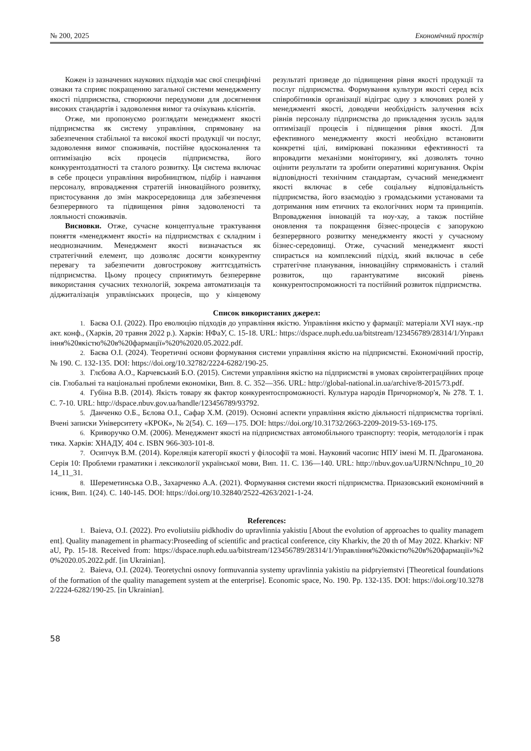№ 200, 2025 Економічний простір
Кожен із зазначених наукових підходів має свої специфічні ознаки та сприяє покращенню загальної системи менеджменту якості підприємства, створюючи передумови для досягнення високих стандартів і задоволення вимог та очікувань клієнтів.
Отже, ми пропонуємо розглядати менеджмент якості підприємства як систему управління, спрямовану на забезпечення стабільної та високої якості продукції чи послуг, задоволення вимог споживачів, постійне вдосконалення та оптимізацію всіх процесів підприємства, його конкурентоздатності та сталого розвитку. Ця система включає в себе процеси управління виробництвом, підбір і навчання персоналу, впровадження стратегій інноваційного розвитку, пристосування до змін макросередовища для забезпечення безперервного та підвищення рівня задоволеності та лояльності споживачів.
Висновки. Отже, сучасне концептуальне трактування поняття «менеджмент якості» на підприємствах є складним і неоднозначним. Менеджмент якості визначається як стратегічний елемент, що дозволяє досягти конкурентну перевагу та забезпечити довгострокову життєздатність підприємства. Цьому процесу сприятимуть безперервне використання сучасних технологій, зокрема автоматизація та діджиталізація управлінських процесів, що у кінцевому результаті призведе до підвищення рівня якості продукції та послуг підприємства. Формування культури якості серед всіх співробітників організації відіграє одну з ключових ролей у менеджменті якості, доводячи необхідність залучення всіх рівнів персоналу підприємства до прикладення зусиль задля оптимізації процесів і підвищення рівня якості. Для ефективного менеджменту якості необхідно встановити конкретні цілі, вимірювані показники ефективності та впровадити механізми моніторингу, які дозволять точно оцінити результати та зробити оперативні коригування. Окрім відповідності технічним стандартам, сучасний менеджмент якості включає в себе соціальну відповідальність підприємства, його взаємодію з громадськими установами та дотримання ним етичних та екологічних норм та принципів. Впровадження інновацій та ноу-хау, а також постійне оновлення та покращення бізнес-процесів є запорукою безперервного розвитку менеджменту якості у сучасному бізнес-середовищі. Отже, сучасний менеджмент якості спирається на комплексний підхід, який включає в себе стратегічне планування, інноваційну спрямованість і сталий розвиток, що гарантуватиме високий рівень конкурентоспроможності та постійний розвиток підприємства.
Список використаних джерел:
1. Баєва О.І. (2022). Про еволюцію підходів до управління якістю. Управління якістю у фармації: матеріали XVI наук.-практ. конф., (Харків, 20 травня 2022 р.). Харків: НФаУ, С. 15-18. URL: https://dspace.nuph.edu.ua/bitstream/123456789/28314/1/Управління%20якістю%20в%20фармації»%20%2020.05.2022.pdf.
2. Баєва О.І. (2024). Теоретичні основи формування системи управління якістю на підприємстві. Економічний простір, № 190. С. 132-135. DOI: https://doi.org/10.32782/2224-6282/190-25.
3. Глєбова А.О., Карчевський Б.О. (2015). Системи управління якістю на підприємстві в умовах євроінтеграційних процесів. Глобальні та національні проблеми економіки, Вип. 8. С. 352—356. URL: http://global-national.in.ua/archive/8-2015/73.pdf.
4. Губіна В.В. (2014). Якість товару як фактор конкурентоспроможності. Культура народів Причорномор'я, № 278. Т. 1. С. 7-10. URL: http://dspace.nbuv.gov.ua/handle/123456789/93792.
5. Данченко О.Б., Бєлова О.І., Сафар Х.М. (2019). Основні аспекти управління якістю діяльності підприємства торгівлі. Вчені записки Університету «КРОК», № 2(54). С. 169—175. DOI: https://doi.org/10.31732/2663-2209-2019-53-169-175.
6. Криворучко О.М. (2006). Менеджмент якості на підприємствах автомобільного транспорту: теорія, методологія і практика. Харків: ХНАДУ, 404 с. ISBN 966-303-101-8.
7. Осипчук В.М. (2014). Кореляція категорії якості у філософії та мові. Науковий часопис НПУ імені М. П. Драгоманова. Серія 10: Проблеми граматики і лексикології української мови, Вип. 11. С. 136—140. URL: http://nbuv.gov.ua/UJRN/Nchnpu_10_2014_11_31.
8. Шереметинська О.В., Захарченко А.А. (2021). Формування системи якості підприємства. Приазовський економічний вісник, Вип. 1(24). С. 140-145. DOI: https://doi.org/10.32840/2522-4263/2021-1-24.
References:
1. Baieva, O.I. (2022). Pro evoliutsiiu pidkhodiv do upravlinnia yakistiu [About the evolution of approaches to quality management]. Quality management in pharmacy:Proseeding of scientific and practical conference, city Kharkiv, the 20 th of May 2022. Kharkiv: NFaU, Pp. 15-18. Received from: https://dspace.nuph.edu.ua/bitstream/123456789/28314/1/Управління%20якістю%20в%20фармації»%20%2020.05.2022.pdf. [in Ukrainian].
2. Baieva, O.I. (2024). Teoretychni osnovy formuvannia systemy upravlinnia yakistiu na pidpryiemstvi [Theoretical foundations of the formation of the quality management system at the enterprise]. Economic space, No. 190. Pp. 132-135. DOI: https://doi.org/10.32782/2224-6282/190-25. [in Ukrainian].
58